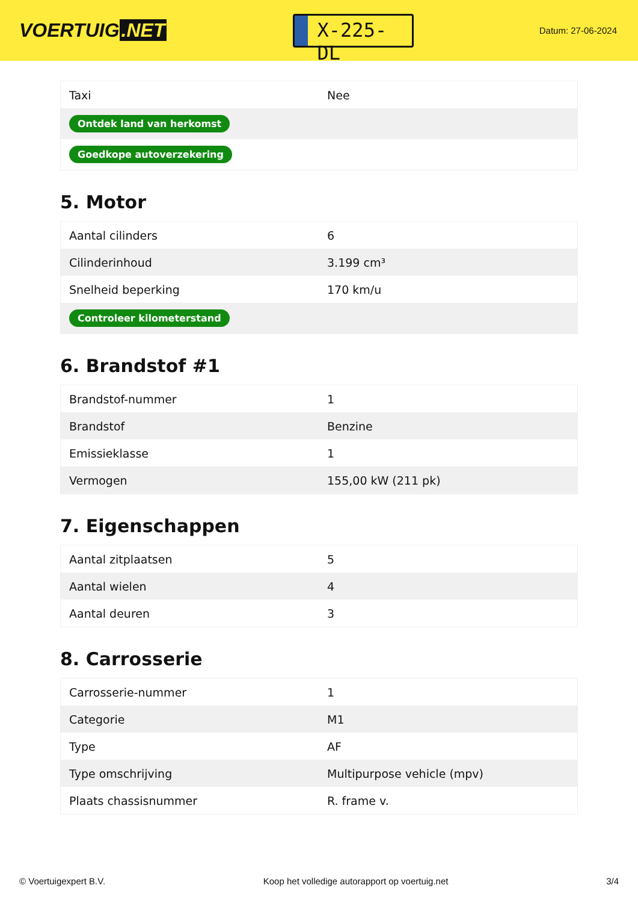VOERTUIG.NET
X-225-DL
Datum: 27-06-2024
| Taxi | Nee |
| Ontdek land van herkomst | |
| Goedkope autoverzekering | |
5. Motor
| Aantal cilinders | 6 |
| Cilinderinhoud | 3.199 cm³ |
| Snelheid beperking | 170 km/u |
| Controleer kilometerstand | |
6. Brandstof #1
| Brandstof-nummer | 1 |
| Brandstof | Benzine |
| Emissieklasse | 1 |
| Vermogen | 155,00 kW (211 pk) |
7. Eigenschappen
| Aantal zitplaatsen | 5 |
| Aantal wielen | 4 |
| Aantal deuren | 3 |
8. Carrosserie
| Carrosserie-nummer | 1 |
| Categorie | M1 |
| Type | AF |
| Type omschrijving | Multipurpose vehicle (mpv) |
| Plaats chassisnummer | R. frame v. |
© Voertuigexpert B.V. Koop het volledige autorapport op voertuig.net 3/4